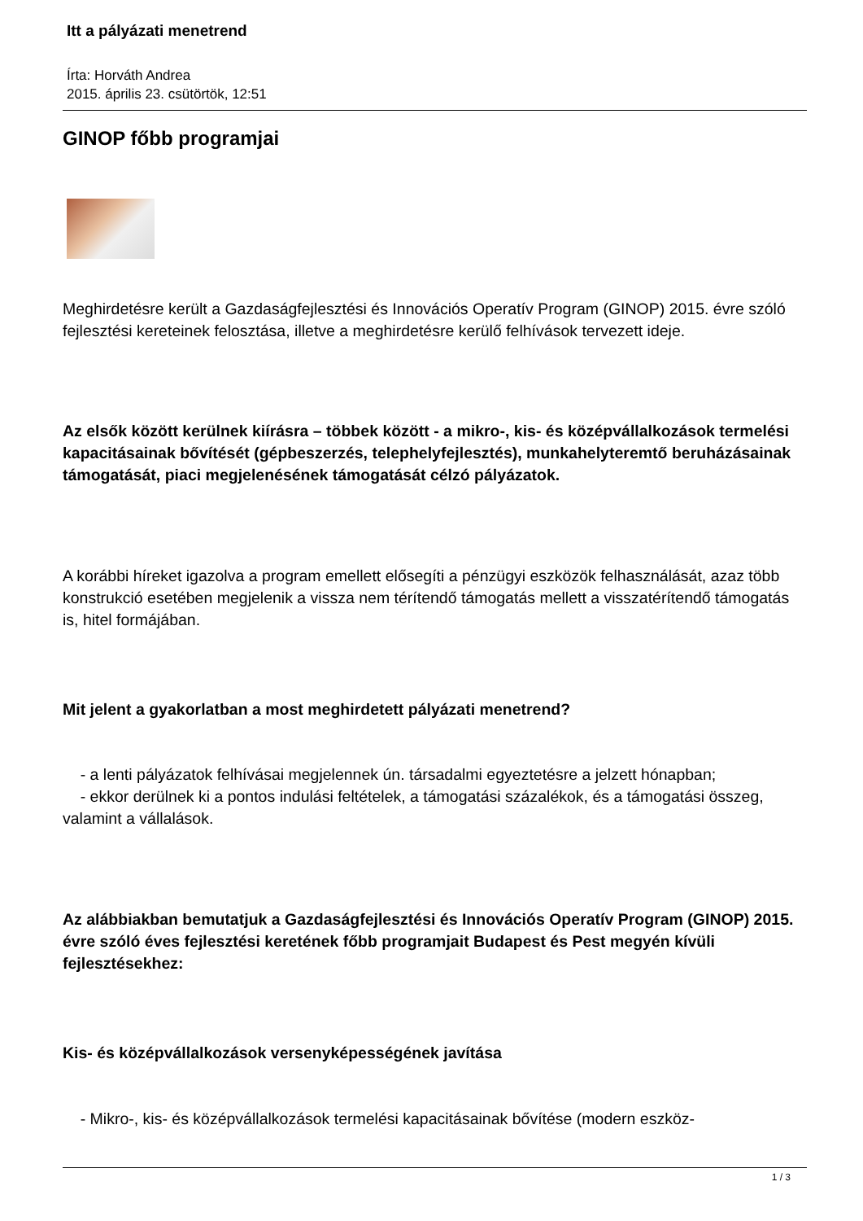Itt a pályázati menetrend
Írta: Horváth Andrea
2015. április 23. csütörtök, 12:51
GINOP főbb programjai
Meghirdetésre került a Gazdaságfejlesztési és Innovációs Operatív Program (GINOP) 2015. évre szóló fejlesztési kereteinek felosztása, illetve a meghirdetésre kerülő felhívások tervezett ideje.
Az elsők között kerülnek kiírásra – többek között - a mikro-, kis- és középvállalkozások termelési kapacitásainak bővítését (gépbeszerzés, telephelyfejlesztés), munkahelyteremtő beruházásainak támogatását, piaci megjelenésének támogatását célzó pályázatok.
A korábbi híreket igazolva a program emellett elősegíti a pénzügyi eszközök felhasználását, azaz több konstrukció esetében megjelenik a vissza nem térítendő támogatás mellett a visszatérítendő támogatás is, hitel formájában.
Mit jelent a gyakorlatban a most meghirdetett pályázati menetrend?
- a lenti pályázatok felhívásai megjelennek ún. társadalmi egyeztetésre a jelzett hónapban;
- ekkor derülnek ki a pontos indulási feltételek, a támogatási százalékok, és a támogatási összeg, valamint a vállalások.
Az alábbiakban bemutatjuk a Gazdaságfejlesztési és Innovációs Operatív Program (GINOP) 2015. évre szóló éves fejlesztési keretének főbb programjait Budapest és Pest megyén kívüli fejlesztésekhez:
Kis- és középvállalkozások versenyképességének javítása
- Mikro-, kis- és középvállalkozások termelési kapacitásainak bővítése (modern eszköz-
1 / 3